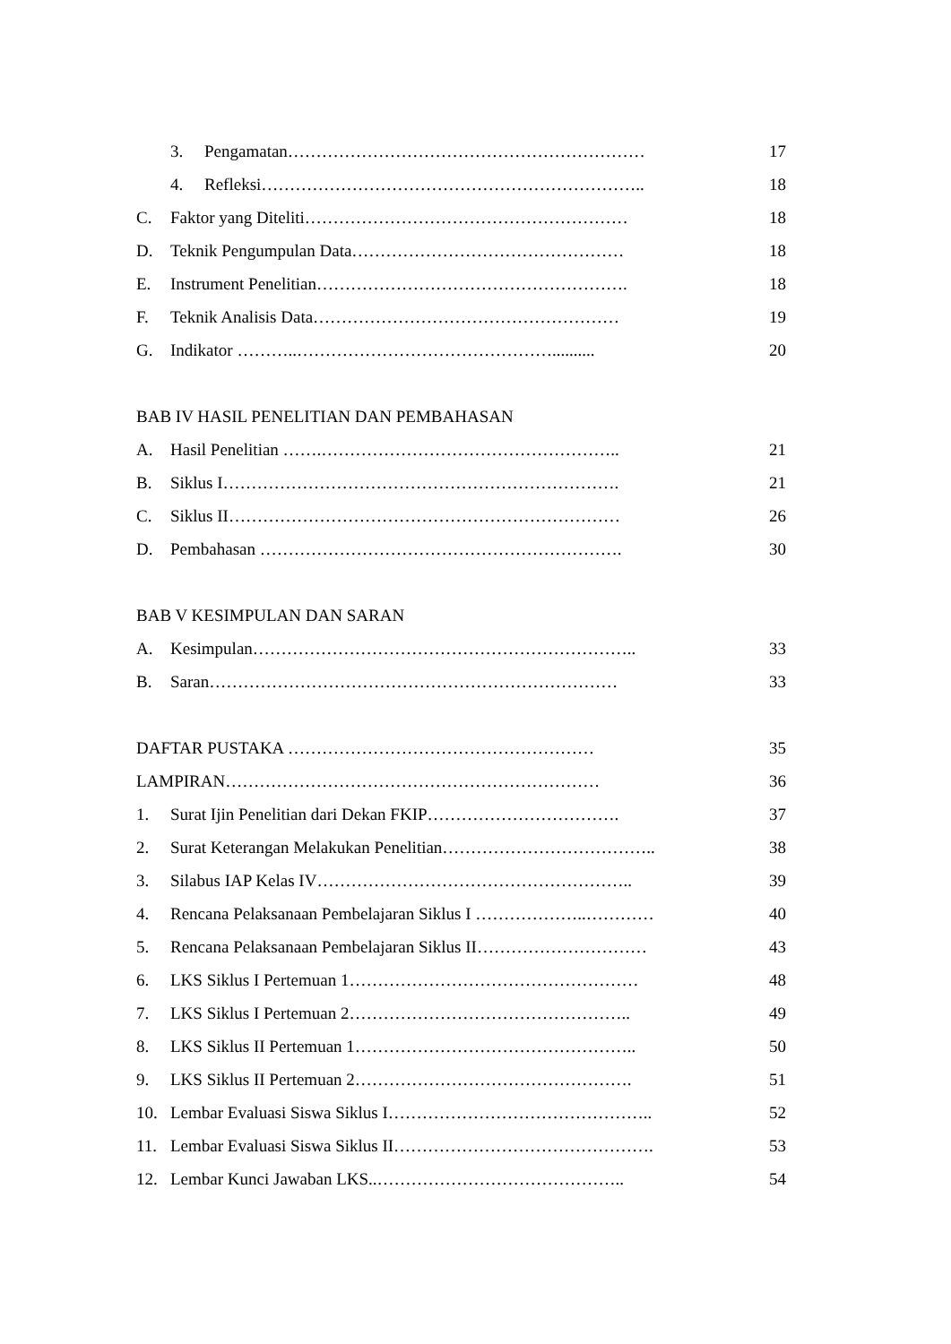3. Pengamatan……………………………………………………… 17
4. Refleksi………………………………………………………….. 18
C. Faktor yang Diteliti………………………………………………… 18
D. Teknik Pengumpulan Data………………………………………… 18
E. Instrument Penelitian………………………………………………. 18
F. Teknik Analisis Data……………………………………………… 19
G. Indikator ………..……………………………………….......... 20
BAB IV HASIL PENELITIAN DAN PEMBAHASAN
A. Hasil Penelitian …….…………………………………………….. 21
B. Siklus I……………………………………………………………. 21
C. Siklus II…………………………………………………………… 26
D. Pembahasan ………………………………………………………. 30
BAB V KESIMPULAN DAN SARAN
A. Kesimpulan………………………………………………………….. 33
B. Saran……………………………………………………………… 33
DAFTAR PUSTAKA ……………………………………………… 35
LAMPIRAN………………………………………………………… 36
1. Surat Ijin Penelitian dari Dekan FKIP……………………………. 37
2. Surat Keterangan Melakukan Penelitian……………………………….. 38
3. Silabus IAP Kelas IV……………………………………………….. 39
4. Rencana Pelaksanaan Pembelajaran Siklus I ………………..………… 40
5. Rencana Pelaksanaan Pembelajaran Siklus II………………………… 43
6. LKS Siklus I Pertemuan 1…………………………………………… 48
7. LKS Siklus I Pertemuan 2………………………………………….. 49
8. LKS Siklus II Pertemuan 1………………………………………….. 50
9. LKS Siklus II Pertemuan 2…………………………………………. 51
10. Lembar Evaluasi Siswa Siklus I……………………………………….. 52
11. Lembar Evaluasi Siswa Siklus II………………………………………. 53
12. Lembar Kunci Jawaban LKS..…………………………………….. 54